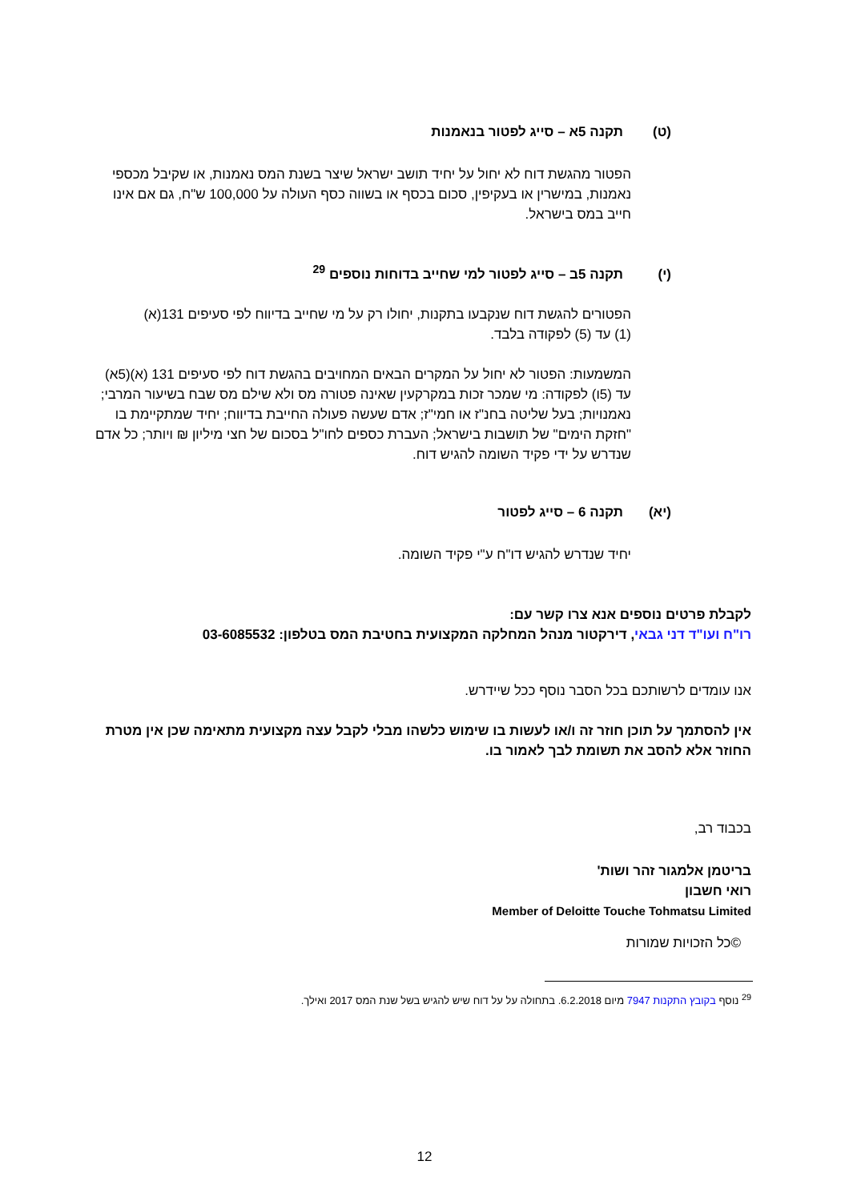(ט) תקנה 5א – סייג לפטור בנאמנות
הפטור מהגשת דוח לא יחול על יחיד תושב ישראל שיצר בשנת המס נאמנות, או שקיבל מכספי נאמנות, במישרין או בעקיפין, סכום בכסף או בשווה כסף העולה על 100,000 ש"ח, גם אם אינו חייב במס בישראל.
(י) תקנה 5ב – סייג לפטור למי שחייב בדוחות נוספים <sup>29</sup>
הפטורים להגשת דוח שנקבעו בתקנות, יחולו רק על מי שחייב בדיווח לפי סעיפים 131(א)(1) עד (5) לפקודה בלבד.
המשמעות: הפטור לא יחול על המקרים הבאים המחויבים בהגשת דוח לפי סעיפים 131 (א)(5א) עד (5ו) לפקודה: מי שמכר זכות במקרקעין שאינה פטורה מס ולא שילם מס שבח בשיעור המרבי; נאמנויות; בעל שליטה בחנ"ז או חמי"ז; אדם שעשה פעולה החייבת בדיווח; יחיד שמתקיימת בו "חזקת הימים" של תושבות בישראל; העברת כספים לחו"ל בסכום של חצי מיליון ₪ ויותר; כל אדם שנדרש על ידי פקיד השומה להגיש דוח.
(יא) תקנה 6 – סייג לפטור
יחיד שנדרש להגיש דו"ח ע"י פקיד השומה.
לקבלת פרטים נוספים אנא צרו קשר עם:
רו"ח ועו"ד דני גבאי, דירקטור מנהל המחלקה המקצועית בחטיבת המס בטלפון: 03-6085532
אנו עומדים לרשותכם בכל הסבר נוסף ככל שיידרש.
אין להסתמך על תוכן חוזר זה ו/או לעשות בו שימוש כלשהו מבלי לקבל עצה מקצועית מתאימה שכן אין מטרת החוזר אלא להסב את תשומת לבך לאמור בו.
בכבוד רב,
בריטמן אלמגור זהר ושות'
רואי חשבון
Member of Deloitte Touche Tohmatsu Limited
©כל הזכויות שמורות
<sup>29</sup> נוסף בקובץ התקנות 7947 מיום 6.2.2018. בתחולה על על דוח שיש להגיש בשל שנת המס 2017 ואילך.
12